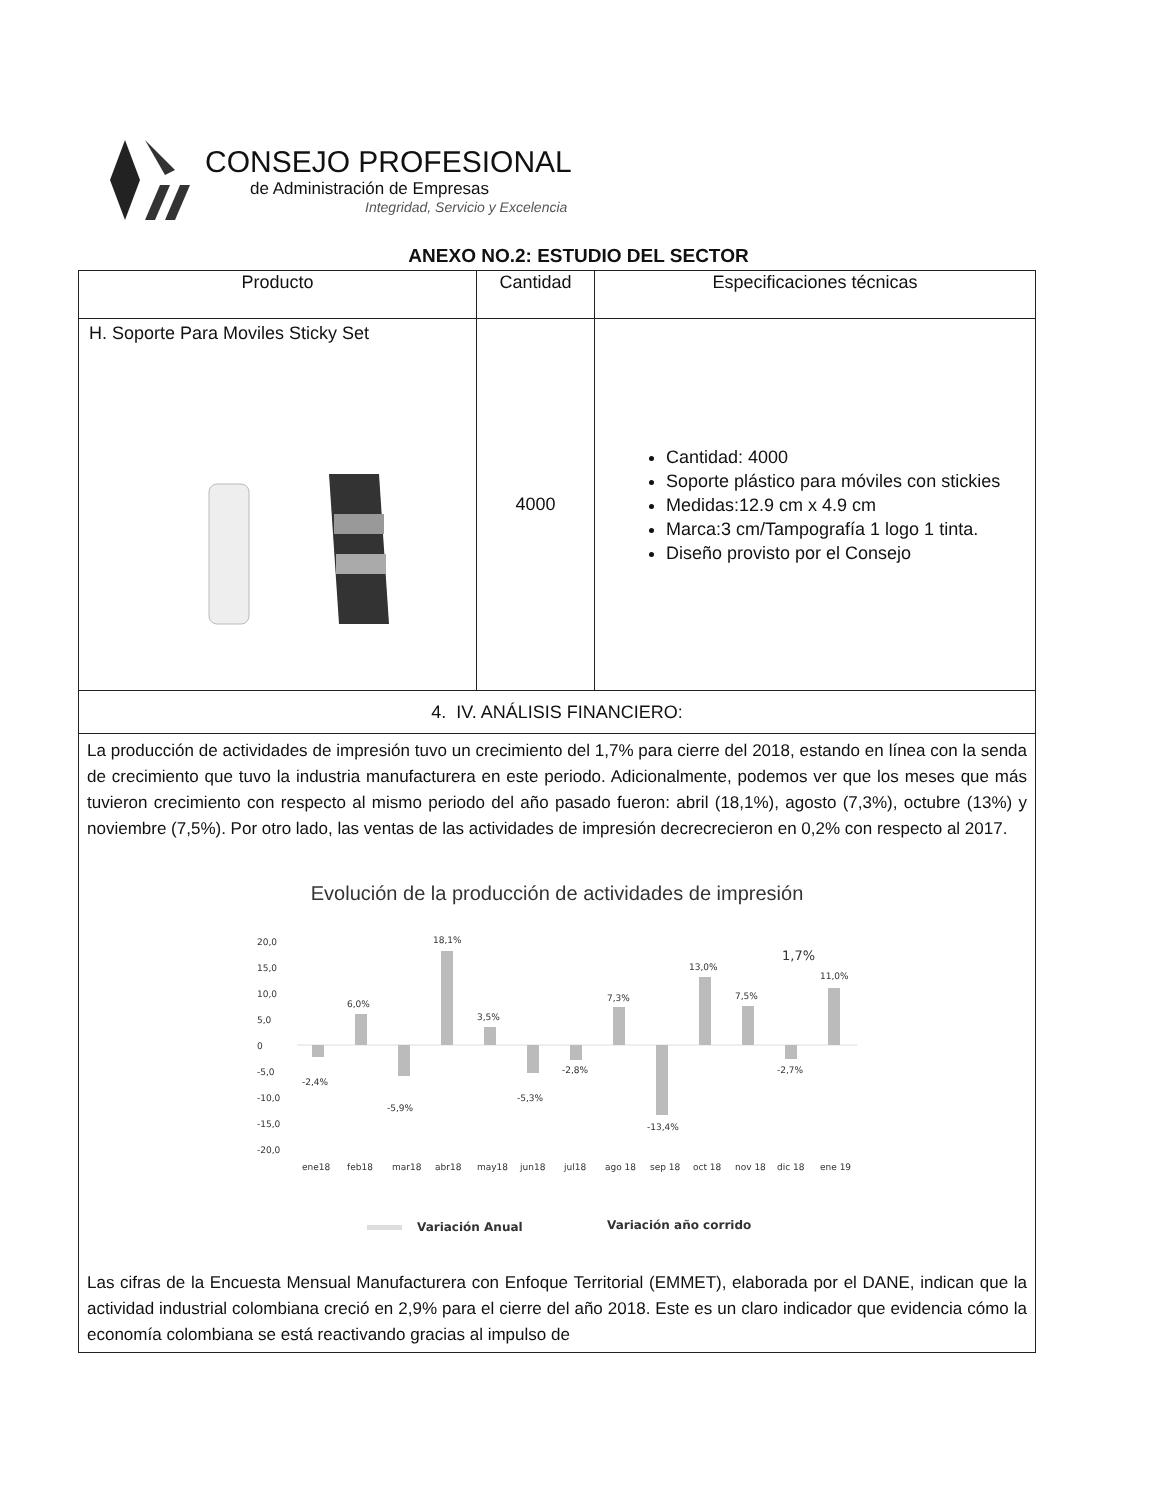CONSEJO PROFESIONAL
de Administración de Empresas
Integridad, Servicio y Excelencia
ANEXO NO.2: ESTUDIO DEL SECTOR
| Producto | Cantidad | Especificaciones técnicas |
| --- | --- | --- |
| H. Soporte Para Moviles Sticky Set | 4000 | Cantidad: 4000 Soporte plástico para móviles con stickies Medidas:12.9 cm x 4.9 cm Marca:3 cm/Tampografía 1 logo 1 tinta. Diseño provisto por el Consejo |
| 4. IV. ANÁLISIS FINANCIERO: | | |
| La producción de actividades de impresión tuvo un crecimiento del 1,7% para cierre del 2018, estando en línea con la senda de crecimiento que tuvo la industria manufacturera en este periodo. Adicionalmente, podemos ver que los meses que más tuvieron crecimiento con respecto al mismo periodo del año pasado fueron: abril (18,1%), agosto (7,3%), octubre (13%) y noviembre (7,5%). Por otro lado, las ventas de las actividades de impresión decrecrecieron en 0,2% con respecto al 2017. Evolución de la producción de actividades de impresión 20,0 15,0 10,0 5,0 0 -5,0 -10,0 -15,0 -20,0 -2,4% 6,0% -5,9% 18,1% 3,5% -5,3% -2,8% 7,3% -13,4% 13,0% 7,5% -2,7% 11,0% 1,7% ene18 feb18 mar18 abr18 may18 jun18 jul18 ago 18 sep 18 oct 18 nov 18 dic 18 ene 19 Variación Anual Variación año corrido Las cifras de la Encuesta Mensual Manufacturera con Enfoque Territorial (EMMET), elaborada por el DANE, indican que la actividad industrial colombiana creció en 2,9% para el cierre del año 2018. Este es un claro indicador que evidencia cómo la economía colombiana se está reactivando gracias al impulso de | | |